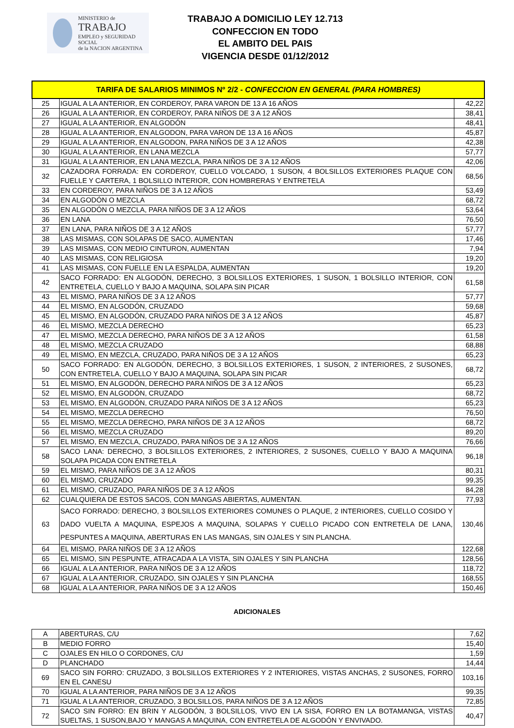MINISTERIO de
TRABAJO
EMPLEO y SEGURIDAD SOCIAL
de la NACION ARGENTINA
TRABAJO A DOMICILIO LEY 12.713
CONFECCION EN TODO
EL AMBITO DEL PAIS
VIGENCIA DESDE 01/12/2012
| TARIFA DE SALARIOS MINIMOS Nº 2/2 - CONFECCION EN GENERAL (PARA HOMBRES) | | |
| --- | --- | --- |
| 25 | IGUAL A LA ANTERIOR, EN CORDEROY, PARA VARON DE 13 A 16 AÑOS | 42,22 |
| 26 | IGUAL A LA ANTERIOR, EN CORDEROY, PARA NIÑOS DE 3 A 12 AÑOS | 38,41 |
| 27 | IGUAL A LA ANTERIOR, EN ALGODÓN | 48,41 |
| 28 | IGUAL A LA ANTERIOR, EN ALGODON, PARA VARON DE 13 A 16 AÑOS | 45,87 |
| 29 | IGUAL A LA ANTERIOR, EN ALGODON, PARA NIÑOS DE 3 A 12 AÑOS | 42,38 |
| 30 | IGUAL A LA ANTERIOR, EN LANA MEZCLA | 57,77 |
| 31 | IGUAL A LA ANTERIOR, EN LANA MEZCLA, PARA NIÑOS DE 3 A 12 AÑOS | 42,06 |
| 32 | CAZADORA FORRADA: EN CORDEROY, CUELLO VOLCADO, 1 SUSON, 4 BOLSILLOS EXTERIORES PLAQUE CON FUELLE Y CARTERA, 1 BOLSILLO INTERIOR, CON HOMBRERAS Y ENTRETELA | 68,56 |
| 33 | EN CORDEROY, PARA NIÑOS DE 3 A 12 AÑOS | 53,49 |
| 34 | EN ALGODÓN O MEZCLA | 68,72 |
| 35 | EN ALGODÓN O MEZCLA, PARA NIÑOS DE 3 A 12 AÑOS | 53,64 |
| 36 | EN LANA | 76,50 |
| 37 | EN LANA, PARA NIÑOS DE 3 A 12 AÑOS | 57,77 |
| 38 | LAS MISMAS, CON SOLAPAS DE SACO, AUMENTAN | 17,46 |
| 39 | LAS MISMAS, CON MEDIO CINTURON, AUMENTAN | 7,94 |
| 40 | LAS MISMAS, CON RELIGIOSA | 19,20 |
| 41 | LAS MISMAS, CON FUELLE EN LA ESPALDA, AUMENTAN | 19,20 |
| 42 | SACO FORRADO: EN ALGODÓN, DERECHO, 3 BOLSILLOS EXTERIORES, 1 SUSON, 1 BOLSILLO INTERIOR, CON ENTRETELA, CUELLO Y BAJO A MAQUINA, SOLAPA SIN PICAR | 61,58 |
| 43 | EL MISMO, PARA NIÑOS DE 3 A 12 AÑOS | 57,77 |
| 44 | EL MISMO, EN ALGODÓN, CRUZADO | 59,68 |
| 45 | EL MISMO, EN ALGODÓN, CRUZADO PARA NIÑOS DE 3 A 12 AÑOS | 45,87 |
| 46 | EL MISMO, MEZCLA DERECHO | 65,23 |
| 47 | EL MISMO, MEZCLA DERECHO, PARA NIÑOS DE 3 A 12 AÑOS | 61,58 |
| 48 | EL MISMO, MEZCLA CRUZADO | 68,88 |
| 49 | EL MISMO, EN MEZCLA, CRUZADO, PARA NIÑOS DE 3 A 12 AÑOS | 65,23 |
| 50 | SACO FORRADO: EN ALGODÓN, DERECHO, 3 BOLSILLOS EXTERIORES, 1 SUSON, 2 INTERIORES, 2 SUSONES, CON ENTRETELA, CUELLO Y BAJO A MAQUINA, SOLAPA SIN PICAR | 68,72 |
| 51 | EL MISMO, EN ALGODÓN, DERECHO PARA NIÑOS DE 3 A 12 AÑOS | 65,23 |
| 52 | EL MISMO, EN ALGODÓN, CRUZADO | 68,72 |
| 53 | EL MISMO, EN ALGODÓN, CRUZADO PARA NIÑOS DE 3 A 12 AÑOS | 65,23 |
| 54 | EL MISMO, MEZCLA DERECHO | 76,50 |
| 55 | EL MISMO, MEZCLA DERECHO, PARA NIÑOS DE 3 A 12 AÑOS | 68,72 |
| 56 | EL MISMO, MEZCLA CRUZADO | 89,20 |
| 57 | EL MISMO, EN MEZCLA, CRUZADO, PARA NIÑOS DE 3 A 12 AÑOS | 76,66 |
| 58 | SACO LANA: DERECHO, 3 BOLSILLOS EXTERIORES, 2 INTERIORES, 2 SUSONES, CUELLO Y BAJO A MAQUINA SOLAPA PICADA CON ENTRETELA | 96,18 |
| 59 | EL MISMO, PARA NIÑOS DE 3 A 12 AÑOS | 80,31 |
| 60 | EL MISMO, CRUZADO | 99,35 |
| 61 | EL MISMO, CRUZADO, PARA NIÑOS DE 3 A 12 AÑOS | 84,28 |
| 62 | CUALQUIERA DE ESTOS SACOS, CON MANGAS ABIERTAS, AUMENTAN. | 77,93 |
| 63 | SACO FORRADO: DERECHO, 3 BOLSILLOS EXTERIORES COMUNES O PLAQUE, 2 INTERIORES, CUELLO COSIDO Y DADO VUELTA A MAQUINA, ESPEJOS A MAQUINA, SOLAPAS Y CUELLO PICADO CON ENTRETELA DE LANA, PESPUNTES A MAQUINA, ABERTURAS EN LAS MANGAS, SIN OJALES Y SIN PLANCHA. | 130,46 |
| 64 | EL MISMO, PARA NIÑOS DE 3 A 12 AÑOS | 122,68 |
| 65 | EL MISMO, SIN PESPUNTE, ATRACADA A LA VISTA, SIN OJALES Y SIN PLANCHA | 128,56 |
| 66 | IGUAL A LA ANTERIOR, PARA NIÑOS DE 3 A 12 AÑOS | 118,72 |
| 67 | IGUAL A LA ANTERIOR, CRUZADO, SIN OJALES Y SIN PLANCHA | 168,55 |
| 68 | IGUAL A LA ANTERIOR, PARA NIÑOS DE 3 A 12 AÑOS | 150,46 |
ADICIONALES
| A | ABERTURAS, C/U | 7,62 |
| B | MEDIO FORRO | 15,40 |
| C | OJALES EN HILO O CORDONES, C/U | 1,59 |
| D | PLANCHADO | 14,44 |
| 69 | SACO SIN FORRO: CRUZADO, 3 BOLSILLOS EXTERIORES Y 2 INTERIORES, VISTAS ANCHAS, 2 SUSONES, FORRO EN EL CANESU | 103,16 |
| 70 | IGUAL A LA ANTERIOR, PARA NIÑOS DE 3 A 12 AÑOS | 99,35 |
| 71 | IGUAL A LA ANTERIOR, CRUZADO, 3 BOLSILLOS, PARA NIÑOS DE 3 A 12 AÑOS | 72,85 |
| 72 | SACO SIN FORRO: EN BRIN Y ALGODÓN, 3 BOLSILLOS, VIVO EN LA SISA, FORRO EN LA BOTAMANGA, VISTAS SUELTAS, 1 SUSON,BAJO Y MANGAS A MAQUINA, CON ENTRETELA DE ALGODÓN Y ENVIVADO. | 40,47 |